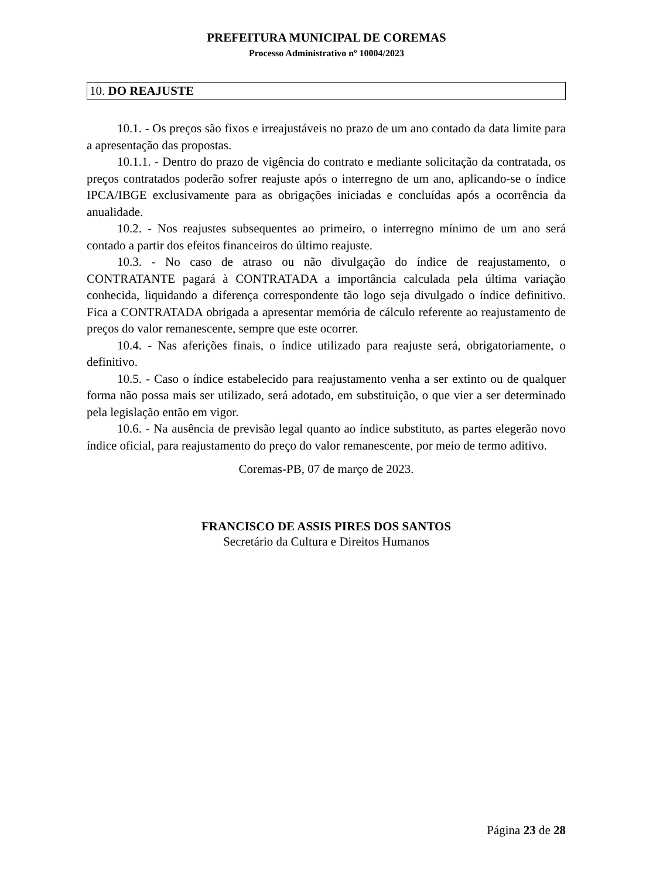PREFEITURA MUNICIPAL DE COREMAS
Processo Administrativo nº 10004/2023
10. DO REAJUSTE
10.1. - Os preços são fixos e irreajustáveis no prazo de um ano contado da data limite para a apresentação das propostas.
10.1.1. - Dentro do prazo de vigência do contrato e mediante solicitação da contratada, os preços contratados poderão sofrer reajuste após o interregno de um ano, aplicando-se o índice IPCA/IBGE exclusivamente para as obrigações iniciadas e concluídas após a ocorrência da anualidade.
10.2. - Nos reajustes subsequentes ao primeiro, o interregno mínimo de um ano será contado a partir dos efeitos financeiros do último reajuste.
10.3. - No caso de atraso ou não divulgação do índice de reajustamento, o CONTRATANTE pagará à CONTRATADA a importância calculada pela última variação conhecida, liquidando a diferença correspondente tão logo seja divulgado o índice definitivo. Fica a CONTRATADA obrigada a apresentar memória de cálculo referente ao reajustamento de preços do valor remanescente, sempre que este ocorrer.
10.4. - Nas aferições finais, o índice utilizado para reajuste será, obrigatoriamente, o definitivo.
10.5. - Caso o índice estabelecido para reajustamento venha a ser extinto ou de qualquer forma não possa mais ser utilizado, será adotado, em substituição, o que vier a ser determinado pela legislação então em vigor.
10.6. - Na ausência de previsão legal quanto ao índice substituto, as partes elegerão novo índice oficial, para reajustamento do preço do valor remanescente, por meio de termo aditivo.
Coremas-PB, 07 de março de 2023.
FRANCISCO DE ASSIS PIRES DOS SANTOS
Secretário da Cultura e Direitos Humanos
Página 23 de 28